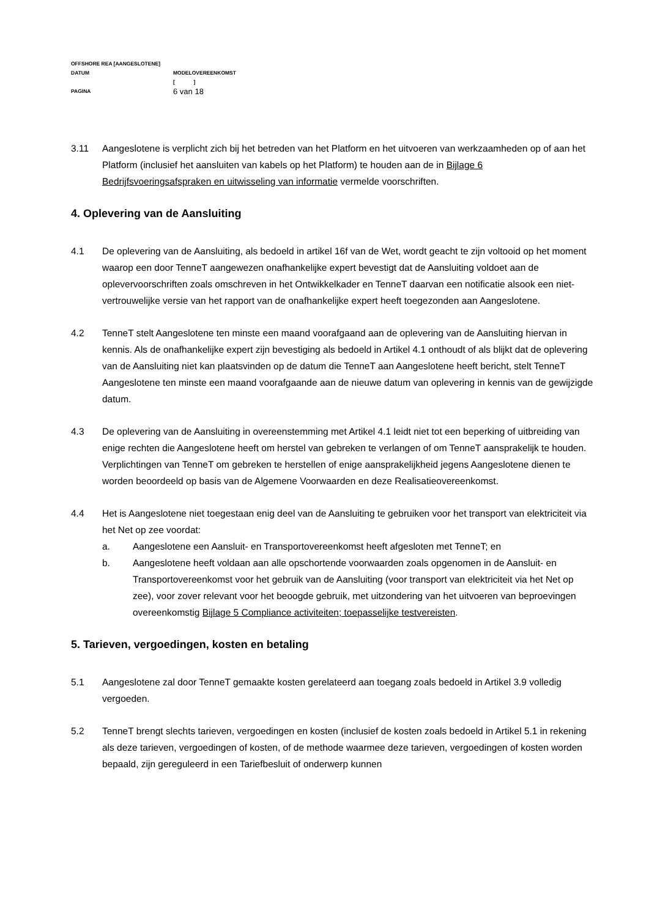OFFSHORE REA [AANGESLOTENE]
DATUM MODELOVEREENKOMST
[ ]
PAGINA 6 van 18
3.11 Aangeslotene is verplicht zich bij het betreden van het Platform en het uitvoeren van werkzaamheden op of aan het Platform (inclusief het aansluiten van kabels op het Platform) te houden aan de in Bijlage 6 Bedrijfsvoeringsafspraken en uitwisseling van informatie vermelde voorschriften.
4. Oplevering van de Aansluiting
4.1 De oplevering van de Aansluiting, als bedoeld in artikel 16f van de Wet, wordt geacht te zijn voltooid op het moment waarop een door TenneT aangewezen onafhankelijke expert bevestigt dat de Aansluiting voldoet aan de oplevervoorschriften zoals omschreven in het Ontwikkelkader en TenneT daarvan een notificatie alsook een niet-vertrouwelijke versie van het rapport van de onafhankelijke expert heeft toegezonden aan Aangeslotene.
4.2 TenneT stelt Aangeslotene ten minste een maand voorafgaand aan de oplevering van de Aansluiting hiervan in kennis. Als de onafhankelijke expert zijn bevestiging als bedoeld in Artikel 4.1 onthoudt of als blijkt dat de oplevering van de Aansluiting niet kan plaatsvinden op de datum die TenneT aan Aangeslotene heeft bericht, stelt TenneT Aangeslotene ten minste een maand voorafgaande aan de nieuwe datum van oplevering in kennis van de gewijzigde datum.
4.3 De oplevering van de Aansluiting in overeenstemming met Artikel 4.1 leidt niet tot een beperking of uitbreiding van enige rechten die Aangeslotene heeft om herstel van gebreken te verlangen of om TenneT aansprakelijk te houden. Verplichtingen van TenneT om gebreken te herstellen of enige aansprakelijkheid jegens Aangeslotene dienen te worden beoordeeld op basis van de Algemene Voorwaarden en deze Realisatieovereenkomst.
4.4 Het is Aangeslotene niet toegestaan enig deel van de Aansluiting te gebruiken voor het transport van elektriciteit via het Net op zee voordat:
a. Aangeslotene een Aansluit- en Transportovereenkomst heeft afgesloten met TenneT; en
b. Aangeslotene heeft voldaan aan alle opschortende voorwaarden zoals opgenomen in de Aansluit- en Transportovereenkomst voor het gebruik van de Aansluiting (voor transport van elektriciteit via het Net op zee), voor zover relevant voor het beoogde gebruik, met uitzondering van het uitvoeren van beproevingen overeenkomstig Bijlage 5 Compliance activiteiten; toepasselijke testvereisten.
5. Tarieven, vergoedingen, kosten en betaling
5.1 Aangeslotene zal door TenneT gemaakte kosten gerelateerd aan toegang zoals bedoeld in Artikel 3.9 volledig vergoeden.
5.2 TenneT brengt slechts tarieven, vergoedingen en kosten (inclusief de kosten zoals bedoeld in Artikel 5.1 in rekening als deze tarieven, vergoedingen of kosten, of de methode waarmee deze tarieven, vergoedingen of kosten worden bepaald, zijn gereguleerd in een Tariefbesluit of onderwerp kunnen